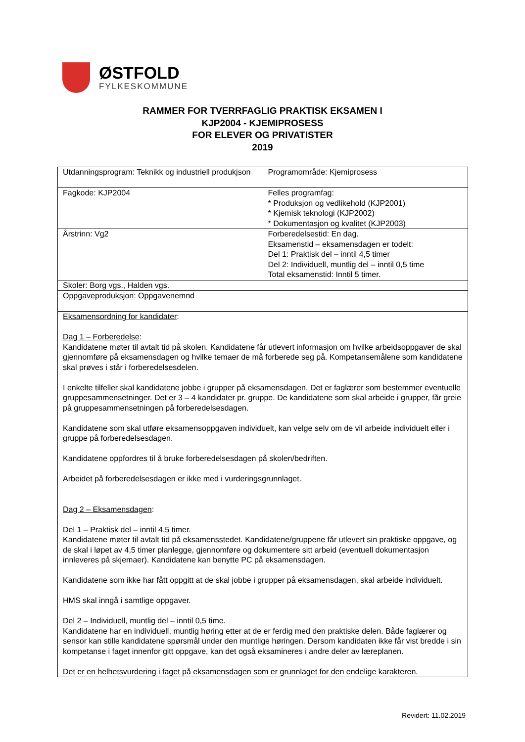ØSTFOLD
FYLKESKOMMUNE
RAMMER FOR TVERRFAGLIG PRAKTISK EKSAMEN I
KJP2004 - KJEMIPROSESS
FOR ELEVER OG PRIVATISTER
2019
| Utdanningsprogram: Teknikk og industriell produkjson | Programområde: Kjemiprosess |
| Fagkode: KJP2004 | Felles programfag: * Produksjon og vedlikehold (KJP2001) * Kjemisk teknologi (KJP2002) * Dokumentasjon og kvalitet (KJP2003) |
| Årstrinn: Vg2 | Forberedelsestid: En dag. Eksamenstid – eksamensdagen er todelt: Del 1: Praktisk del – inntil 4,5 timer Del 2: Individuell, muntlig del – inntil 0,5 time Total eksamenstid: Inntil 5 timer. |
| Skoler: Borg vgs., Halden vgs. | |
| Oppgaveproduksjon: Oppgavenemnd | |
| Eksamensordning for kandidater : Dag 1 – Forberedelse : Kandidatene møter til avtalt tid på skolen. Kandidatene får utlevert informasjon om hvilke arbeidsoppgaver de skal gjennomføre på eksamensdagen og hvilke temaer de må forberede seg på. Kompetansemålene som kandidatene skal prøves i står i forberedelsesdelen. I enkelte tilfeller skal kandidatene jobbe i grupper på eksamensdagen. Det er faglærer som bestemmer eventuelle gruppesammensetninger. Det er 3 – 4 kandidater pr. gruppe. De kandidatene som skal arbeide i grupper, får greie på gruppesammensetningen på forberedelsesdagen. Kandidatene som skal utføre eksamensoppgaven individuelt, kan velge selv om de vil arbeide individuelt eller i gruppe på forberedelsesdagen. Kandidatene oppfordres til å bruke forberedelsesdagen på skolen/bedriften. Arbeidet på forberedelsesdagen er ikke med i vurderingsgrunnlaget. Dag 2 – Eksamensdagen : Del 1 – Praktisk del – inntil 4,5 timer. Kandidatene møter til avtalt tid på eksamensstedet. Kandidatene/gruppene får utlevert sin praktiske oppgave, og de skal i løpet av 4,5 timer planlegge, gjennomføre og dokumentere sitt arbeid (eventuell dokumentasjon innleveres på skjemaer). Kandidatene kan benytte PC på eksamensdagen. Kandidatene som ikke har fått oppgitt at de skal jobbe i grupper på eksamensdagen, skal arbeide individuelt. HMS skal inngå i samtlige oppgaver. Del 2 – Individuell, muntlig del – inntil 0,5 time. Kandidatene har en individuell, muntlig høring etter at de er ferdig med den praktiske delen. Både faglærer og sensor kan stille kandidatene spørsmål under den muntlige høringen. Dersom kandidaten ikke får vist bredde i sin kompetanse i faget innenfor gitt oppgave, kan det også eksamineres i andre deler av læreplanen. Det er en helhetsvurdering i faget på eksamensdagen som er grunnlaget for den endelige karakteren. | |
Revidert: 11.02.2019